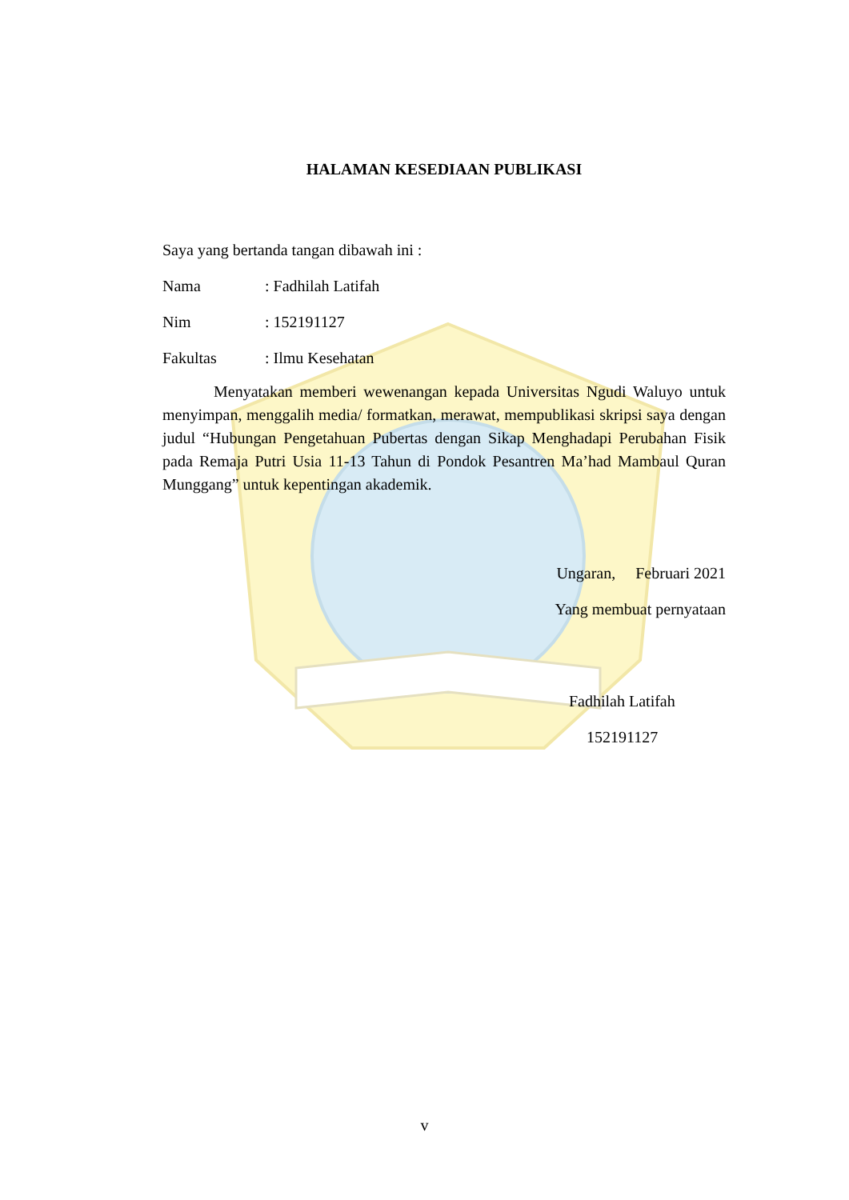HALAMAN KESEDIAAN PUBLIKASI
Saya yang bertanda tangan dibawah ini :
Nama: Fadhilah Latifah
Nim: 152191127
Fakultas: Ilmu Kesehatan
Menyatakan memberi wewenangan kepada Universitas Ngudi Waluyo untuk menyimpan, menggalih media/ formatkan, merawat, mempublikasi skripsi saya dengan judul “Hubungan Pengetahuan Pubertas dengan Sikap Menghadapi Perubahan Fisik pada Remaja Putri Usia 11-13 Tahun di Pondok Pesantren Ma’had Mambaul Quran Munggang” untuk kepentingan akademik.
Ungaran, Februari 2021
Yang membuat pernyataan
Fadhilah Latifah
152191127
v